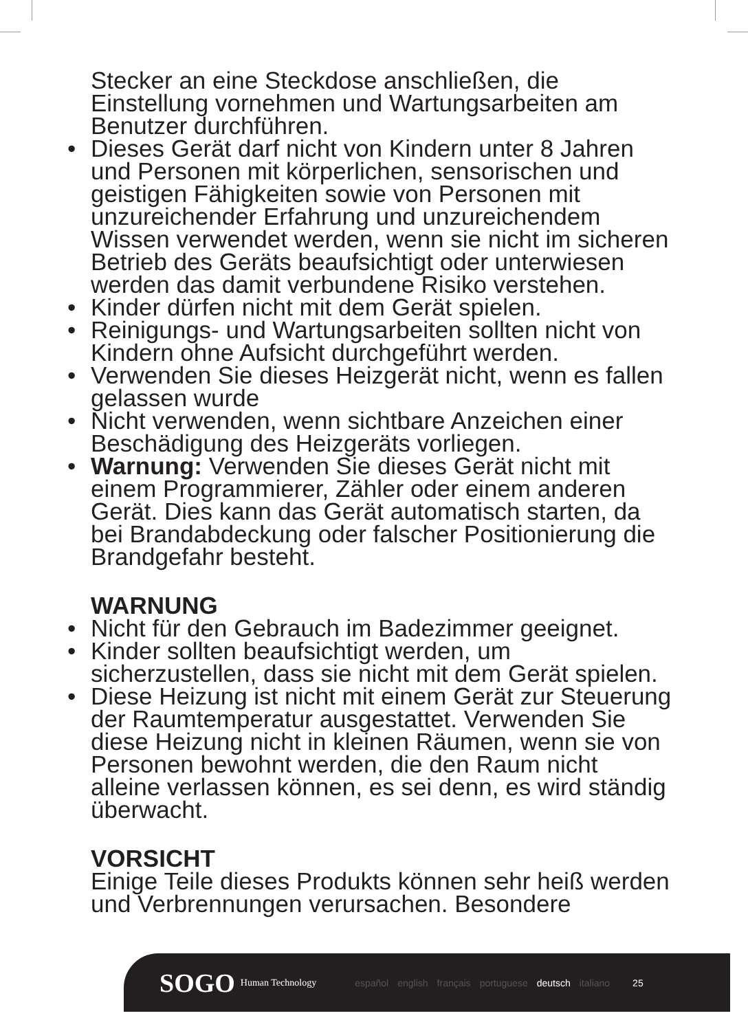Stecker an eine Steckdose anschließen, die Einstellung vornehmen und Wartungsarbeiten am Benutzer durchführen.
• Dieses Gerät darf nicht von Kindern unter 8 Jahren und Personen mit körperlichen, sensorischen und geistigen Fähigkeiten sowie von Personen mit unzureichender Erfahrung und unzureichendem Wissen verwendet werden, wenn sie nicht im sicheren Betrieb des Geräts beaufsichtigt oder unterwiesen werden das damit verbundene Risiko verstehen.
• Kinder dürfen nicht mit dem Gerät spielen.
• Reinigungs- und Wartungsarbeiten sollten nicht von Kindern ohne Aufsicht durchgeführt werden.
• Verwenden Sie dieses Heizgerät nicht, wenn es fallen gelassen wurde
• Nicht verwenden, wenn sichtbare Anzeichen einer Beschädigung des Heizgeräts vorliegen.
• Warnung: Verwenden Sie dieses Gerät nicht mit einem Programmierer, Zähler oder einem anderen Gerät. Dies kann das Gerät automatisch starten, da bei Brandabdeckung oder falscher Positionierung die Brandgefahr besteht.
WARNUNG
• Nicht für den Gebrauch im Badezimmer geeignet.
• Kinder sollten beaufsichtigt werden, um sicherzustellen, dass sie nicht mit dem Gerät spielen.
• Diese Heizung ist nicht mit einem Gerät zur Steuerung der Raumtemperatur ausgestattet. Verwenden Sie diese Heizung nicht in kleinen Räumen, wenn sie von Personen bewohnt werden, die den Raum nicht alleine verlassen können, es sei denn, es wird ständig überwacht.
VORSICHT
Einige Teile dieses Produkts können sehr heiß werden und Verbrennungen verursachen. Besondere
SOGO Human Technology español english français portuguese deutsch italiano 25